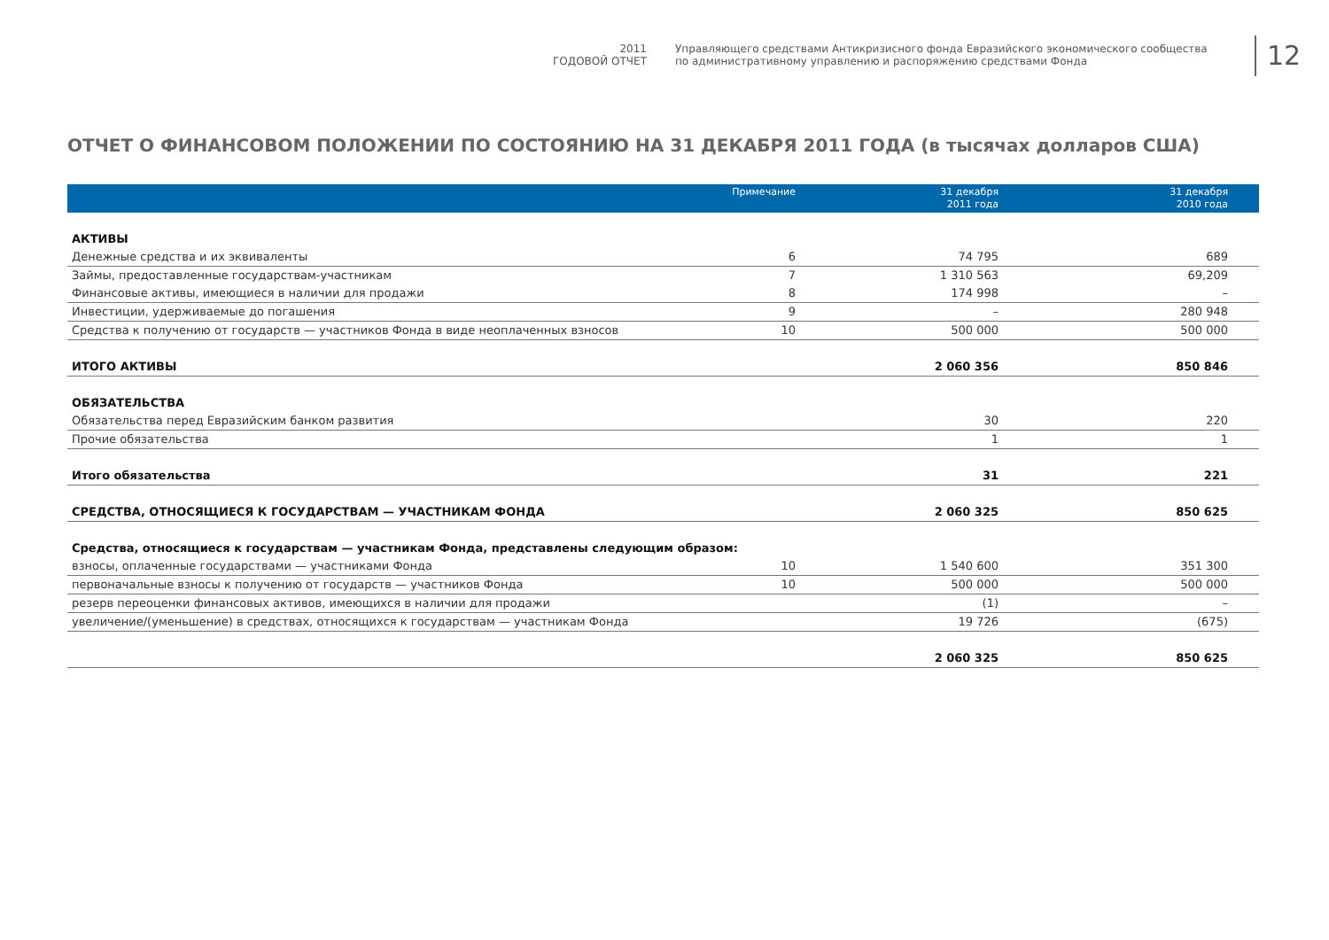2011
ГОДОВОЙ ОТЧЕТ
Управляющего средствами Антикризисного фонда Евразийского экономического сообщества
по административному управлению и распоряжению средствами Фонда
12
ОТЧЕТ О ФИНАНСОВОМ ПОЛОЖЕНИИ ПО СОСТОЯНИЮ НА 31 ДЕКАБРЯ 2011 ГОДА (в тысячах долларов США)
| | Примечание | 31 декабря 2011 года | 31 декабря 2010 года |
| --- | --- | --- | --- |
| АКТИВЫ | | | |
| Денежные средства и их эквиваленты | 6 | 74 795 | 689 |
| Займы, предоставленные государствам-участникам | 7 | 1 310 563 | 69,209 |
| Финансовые активы, имеющиеся в наличии для продажи | 8 | 174 998 | – |
| Инвестиции, удерживаемые до погашения | 9 | – | 280 948 |
| Средства к получению от государств — участников Фонда в виде неоплаченных взносов | 10 | 500 000 | 500 000 |
| ИТОГО АКТИВЫ | | 2 060 356 | 850 846 |
| ОБЯЗАТЕЛЬСТВА | | | |
| Обязательства перед Евразийским банком развития | | 30 | 220 |
| Прочие обязательства | | 1 | 1 |
| Итого обязательства | | 31 | 221 |
| СРЕДСТВА, ОТНОСЯЩИЕСЯ К ГОСУДАРСТВАМ — УЧАСТНИКАМ ФОНДА | | 2 060 325 | 850 625 |
| Средства, относящиеся к государствам — участникам Фонда, представлены следующим образом: | | | |
| взносы, оплаченные государствами — участниками Фонда | 10 | 1 540 600 | 351 300 |
| первоначальные взносы к получению от государств — участников Фонда | 10 | 500 000 | 500 000 |
| резерв переоценки финансовых активов, имеющихся в наличии для продажи | | (1) | – |
| увеличение/(уменьшение) в средствах, относящихся к государствам — участникам Фонда | | 19 726 | (675) |
| | | 2 060 325 | 850 625 |